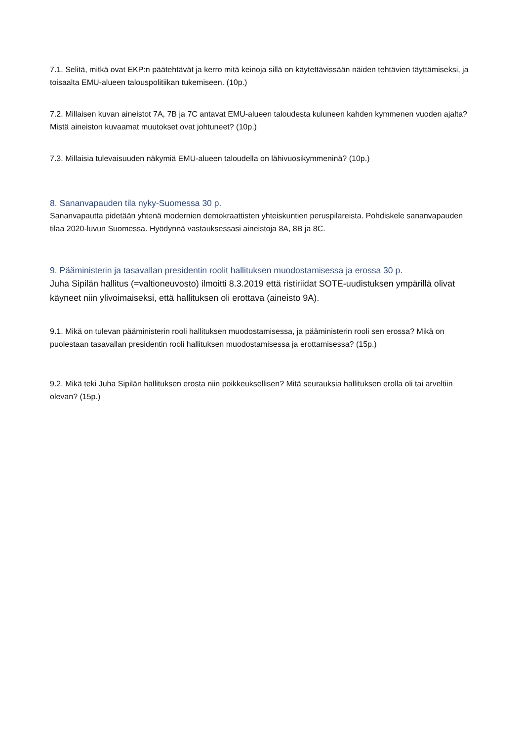7.1. Selitä, mitkä ovat EKP:n päätehtävät ja kerro mitä keinoja sillä on käytettävissään näiden tehtävien täyttämiseksi, ja toisaalta EMU-alueen talouspolitiikan tukemiseen. (10p.)
7.2. Millaisen kuvan aineistot 7A, 7B ja 7C antavat EMU-alueen taloudesta kuluneen kahden kymmenen vuoden ajalta? Mistä aineiston kuvaamat muutokset ovat johtuneet? (10p.)
7.3. Millaisia tulevaisuuden näkymiä EMU-alueen taloudella on lähivuosikymmeninä? (10p.)
8. Sananvapauden tila nyky-Suomessa 30 p.
Sananvapautta pidetään yhtenä modernien demokraattisten yhteiskuntien peruspilareista. Pohdiskele sananvapauden tilaa 2020-luvun Suomessa. Hyödynnä vastauksessasi aineistoja 8A, 8B ja 8C.
9. Pääministerin ja tasavallan presidentin roolit hallituksen muodostamisessa ja erossa 30 p.
Juha Sipilän hallitus (=valtioneuvosto) ilmoitti 8.3.2019 että ristiriidat SOTE-uudistuksen ympärillä olivat käyneet niin ylivoimaiseksi, että hallituksen oli erottava (aineisto 9A).
9.1. Mikä on tulevan pääministerin rooli hallituksen muodostamisessa, ja pääministerin rooli sen erossa? Mikä on puolestaan tasavallan presidentin rooli hallituksen muodostamisessa ja erottamisessa? (15p.)
9.2. Mikä teki Juha Sipilän hallituksen erosta niin poikkeuksellisen? Mitä seurauksia hallituksen erolla oli tai arveltiin olevan? (15p.)